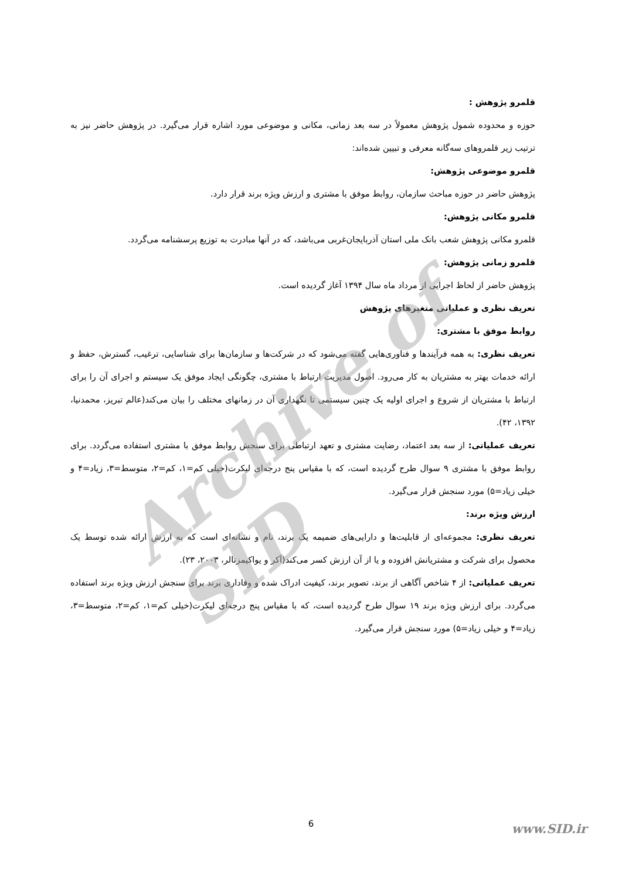Archive of SID
قلمرو پژوهش :
حوزه و محدوده شمول پژوهش معمولاً در سه بعد زمانی، مکانی و موضوعی مورد اشاره قرار می‌گیرد. در پژوهش حاضر نیز به ترتیب زیر قلمروهای سه‌گانه معرفی و تبیین شده‌اند:
قلمرو موضوعی پژوهش:
پژوهش حاضر در حوزه مباحث سازمان، روابط موفق با مشتری و ارزش ویژه برند قرار دارد.
قلمرو مکانی پژوهش:
قلمرو مکانی پژوهش شعب بانک ملی استان آذربایجان‌غربی می‌باشد، که در آنها مبادرت به توزیع پرسشنامه می‌گردد.
قلمرو زمانی پژوهش:
پژوهش حاضر از لحاظ اجرایی از مرداد ماه سال ۱۳۹۴ آغاز گردیده است.
تعریف نظری و عملیاتی متغیرهای پژوهش
روابط موفق با مشتری:
تعریف نظری: به همه فرآیندها و فناوری‌هایی گفته می‌شود که در شرکت‌ها و سازمان‌ها برای شناسایی، ترغیب، گسترش، حفظ و ارائه خدمات بهتر به مشتریان به کار می‌رود. اصول مدیریت ارتباط با مشتری، چگونگی ایجاد موفق یک سیستم و اجرای آن را برای ارتباط با مشتریان از شروع و اجرای اولیه یک چنین سیستمی تا نگهداری آن در زمانهای مختلف را بیان می‌کند(عالم تبریز، محمدنیا، ۱۳۹۲، ۴۲).
تعریف عملیاتی: از سه بعد اعتماد، رضایت مشتری و تعهد ارتباطی برای سنجش روابط موفق با مشتری استفاده می‌گردد. برای روابط موفق با مشتری ۹ سوال طرح گردیده است، که با مقیاس پنج درجه‌ای لیکرت(خیلی کم=۱، کم=۲، متوسط=۳، زیاد=۴ و خیلی زیاد=۵) مورد سنجش قرار می‌گیرد.
ارزش ویژه برند:
تعریف نظری: مجموعه‌ای از قابلیت‌ها و دارایی‌های ضمیمه یک برند، نام و نشانه‌ای است که به ارزش ارائه شده توسط یک محصول برای شرکت و مشتریانش افزوده و یا از آن ارزش کسر می‌کند(آکر و یواکیمزتالر، ۲۰۰۳، ۲۳).
تعریف عملیاتی: از ۴ شاخص آگاهی از برند، تصویر برند، کیفیت ادراک شده و وفاداری برند برای سنجش ارزش ویژه برند استفاده می‌گردد. برای ارزش ویژه برند ۱۹ سوال طرح گردیده است، که با مقیاس پنج درجه‌ای لیکرت(خیلی کم=۱، کم=۲، متوسط=۳، زیاد=۴ و خیلی زیاد=۵) مورد سنجش قرار می‌گیرد.
6 www.SID.ir